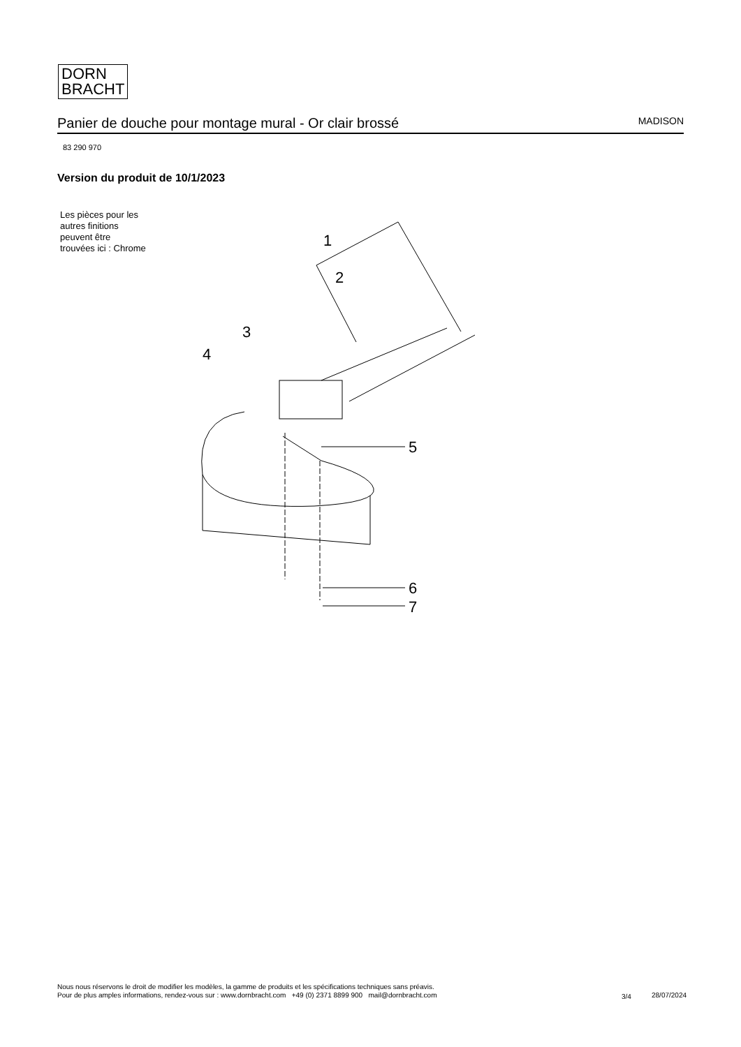DORN
BRACHT
Panier de douche pour montage mural - Or clair brossé
MADISON
83 290 970
Version du produit de 10/1/2023
Les pièces pour les
autres finitions
peuvent être
trouvées ici : Chrome
1
2
3
4
5
6
7
Nous nous réservons le droit de modifier les modèles, la gamme de produits et les spécifications techniques sans préavis.
Pour de plus amples informations, rendez-vous sur : www.dornbracht.com +49 (0) 2371 8899 900 mail@dornbracht.com
3/4 28/07/2024